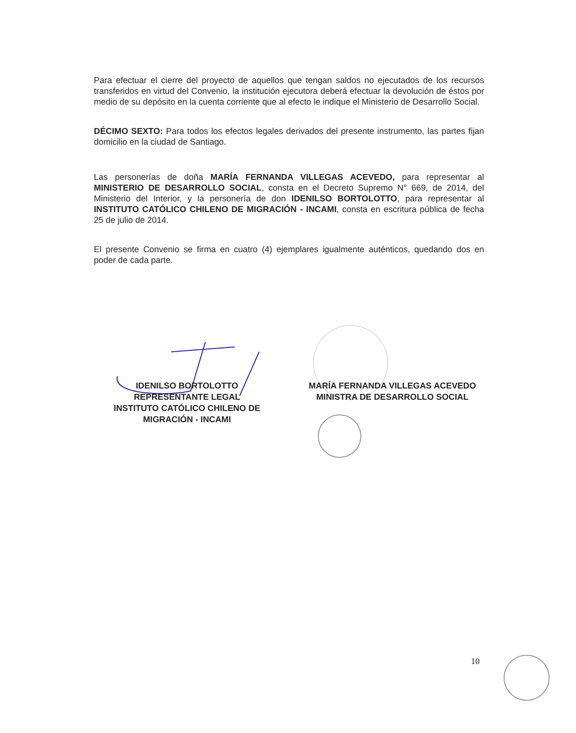Para efectuar el cierre del proyecto de aquellos que tengan saldos no ejecutados de los recursos transferidos en virtud del Convenio, la institución ejecutora deberá efectuar la devolución de éstos por medio de su depósito en la cuenta corriente que al efecto le indique el Ministerio de Desarrollo Social.
DÉCIMO SEXTO: Para todos los efectos legales derivados del presente instrumento, las partes fijan domicilio en la ciudad de Santiago.
Las personerías de doña MARÍA FERNANDA VILLEGAS ACEVEDO, para representar al MINISTERIO DE DESARROLLO SOCIAL, consta en el Decreto Supremo N° 669, de 2014, del Ministerio del Interior, y la personería de don IDENILSO BORTOLOTTO, para representar al INSTITUTO CATÓLICO CHILENO DE MIGRACIÓN - INCAMI, consta en escritura pública de fecha 25 de julio de 2014.
El presente Convenio se firma en cuatro (4) ejemplares igualmente auténticos, quedando dos en poder de cada parte.
IDENILSO BORTOLOTTO
REPRESENTANTE LEGAL
INSTITUTO CATÓLICO CHILENO DE
MIGRACIÓN - INCAMI
MARÍA FERNANDA VILLEGAS ACEVEDO
MINISTRA DE DESARROLLO SOCIAL
10